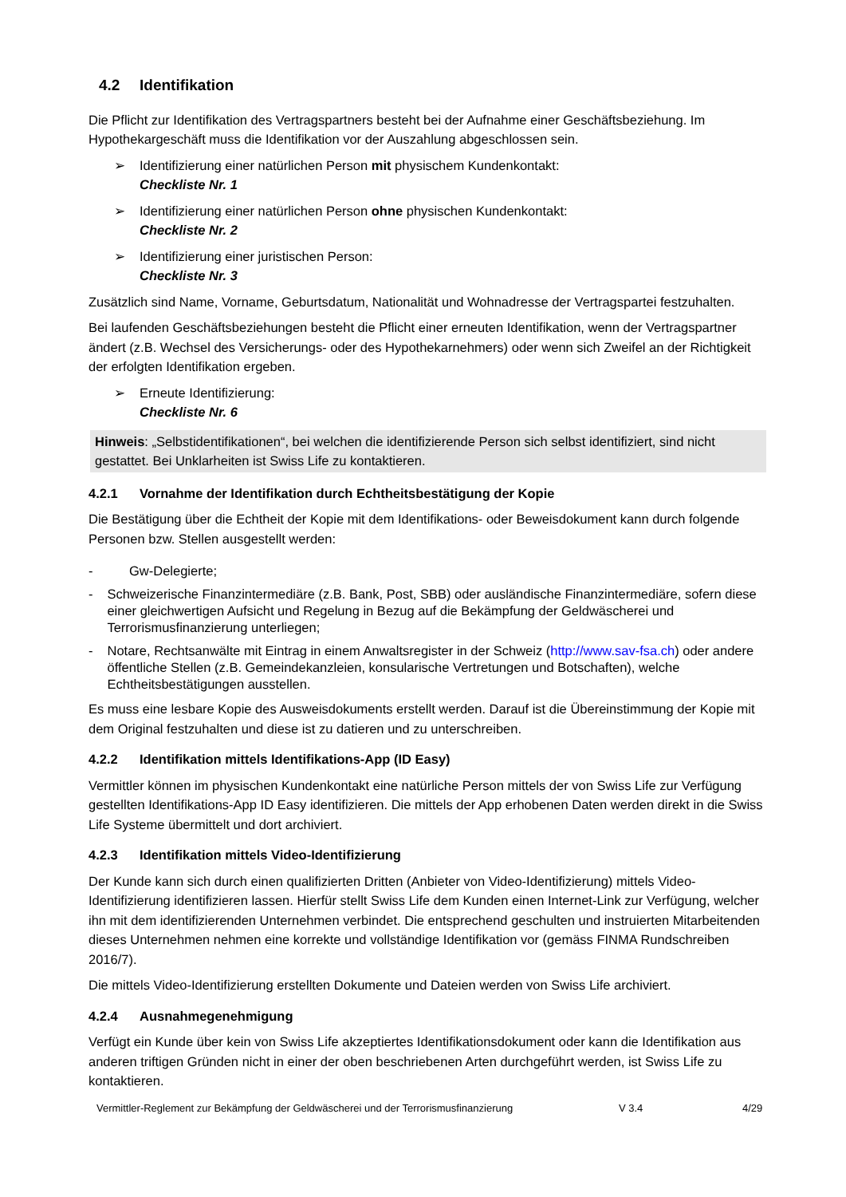4.2 Identifikation
Die Pflicht zur Identifikation des Vertragspartners besteht bei der Aufnahme einer Geschäftsbeziehung. Im Hypothekargeschäft muss die Identifikation vor der Auszahlung abgeschlossen sein.
➢ Identifizierung einer natürlichen Person mit physischem Kundenkontakt:
Checkliste Nr. 1
➢ Identifizierung einer natürlichen Person ohne physischen Kundenkontakt:
Checkliste Nr. 2
➢ Identifizierung einer juristischen Person:
Checkliste Nr. 3
Zusätzlich sind Name, Vorname, Geburtsdatum, Nationalität und Wohnadresse der Vertragspartei festzuhalten.
Bei laufenden Geschäftsbeziehungen besteht die Pflicht einer erneuten Identifikation, wenn der Vertragspartner ändert (z.B. Wechsel des Versicherungs- oder des Hypothekarnehmers) oder wenn sich Zweifel an der Richtigkeit der erfolgten Identifikation ergeben.
➢ Erneute Identifizierung:
Checkliste Nr. 6
Hinweis: „Selbstidentifikationen“, bei welchen die identifizierende Person sich selbst identifiziert, sind nicht gestattet. Bei Unklarheiten ist Swiss Life zu kontaktieren.
4.2.1 Vornahme der Identifikation durch Echtheitsbestätigung der Kopie
Die Bestätigung über die Echtheit der Kopie mit dem Identifikations- oder Beweisdokument kann durch folgende Personen bzw. Stellen ausgestellt werden:
- Gw-Delegierte;
- Schweizerische Finanzintermediäre (z.B. Bank, Post, SBB) oder ausländische Finanzintermediäre, sofern diese einer gleichwertigen Aufsicht und Regelung in Bezug auf die Bekämpfung der Geldwäscherei und Terrorismusfinanzierung unterliegen;
- Notare, Rechtsanwälte mit Eintrag in einem Anwaltsregister in der Schweiz (http://www.sav-fsa.ch) oder andere öffentliche Stellen (z.B. Gemeindekanzleien, konsularische Vertretungen und Botschaften), welche Echtheitsbestätigungen ausstellen.
Es muss eine lesbare Kopie des Ausweisdokuments erstellt werden. Darauf ist die Übereinstimmung der Kopie mit dem Original festzuhalten und diese ist zu datieren und zu unterschreiben.
4.2.2 Identifikation mittels Identifikations-App (ID Easy)
Vermittler können im physischen Kundenkontakt eine natürliche Person mittels der von Swiss Life zur Verfügung gestellten Identifikations-App ID Easy identifizieren. Die mittels der App erhobenen Daten werden direkt in die Swiss Life Systeme übermittelt und dort archiviert.
4.2.3 Identifikation mittels Video-Identifizierung
Der Kunde kann sich durch einen qualifizierten Dritten (Anbieter von Video-Identifizierung) mittels Video-Identifizierung identifizieren lassen. Hierfür stellt Swiss Life dem Kunden einen Internet-Link zur Verfügung, welcher ihn mit dem identifizierenden Unternehmen verbindet. Die entsprechend geschulten und instruierten Mitarbeitenden dieses Unternehmen nehmen eine korrekte und vollständige Identifikation vor (gemäss FINMA Rundschreiben 2016/7).
Die mittels Video-Identifizierung erstellten Dokumente und Dateien werden von Swiss Life archiviert.
4.2.4 Ausnahmegenehmigung
Verfügt ein Kunde über kein von Swiss Life akzeptiertes Identifikationsdokument oder kann die Identifikation aus anderen triftigen Gründen nicht in einer der oben beschriebenen Arten durchgeführt werden, ist Swiss Life zu kontaktieren.
Vermittler-Reglement zur Bekämpfung der Geldwäscherei und der Terrorismusfinanzierung V 3.4 4/29